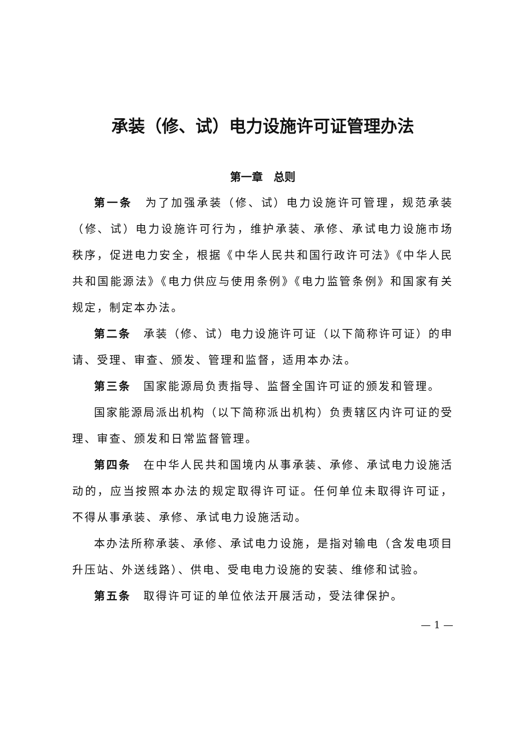承装（修、试）电力设施许可证管理办法
第一章　总则
第一条　为了加强承装（修、试）电力设施许可管理，规范承装（修、试）电力设施许可行为，维护承装、承修、承试电力设施市场秩序，促进电力安全，根据《中华人民共和国行政许可法》《中华人民共和国能源法》《电力供应与使用条例》《电力监管条例》和国家有关规定，制定本办法。
第二条　承装（修、试）电力设施许可证（以下简称许可证）的申请、受理、审查、颁发、管理和监督，适用本办法。
第三条　国家能源局负责指导、监督全国许可证的颁发和管理。
国家能源局派出机构（以下简称派出机构）负责辖区内许可证的受理、审查、颁发和日常监督管理。
第四条　在中华人民共和国境内从事承装、承修、承试电力设施活动的，应当按照本办法的规定取得许可证。任何单位未取得许可证，不得从事承装、承修、承试电力设施活动。
本办法所称承装、承修、承试电力设施，是指对输电（含发电项目升压站、外送线路）、供电、受电电力设施的安装、维修和试验。
第五条　取得许可证的单位依法开展活动，受法律保护。
— 1 —